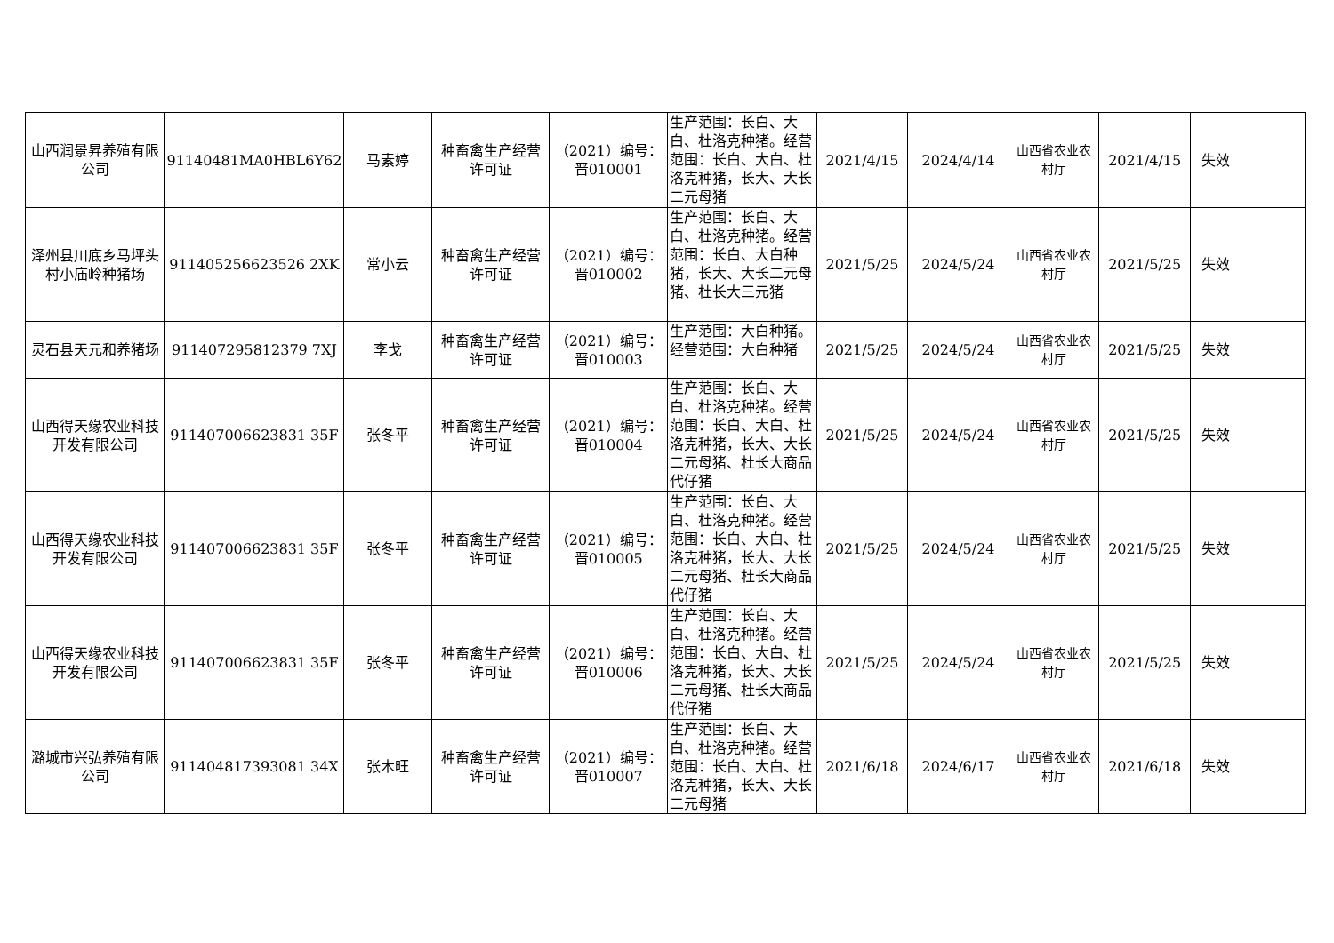| 山西润景昇养殖有限公司 | 91140481MA0HBL6Y62 | 马素婷 | 种畜禽生产经营许可证 | （2021）编号：晋010001 | 生产范围：长白、大白、杜洛克种猪。经营范围：长白、大白、杜洛克种猪，长大、大长二元母猪 | 2021/4/15 | 2024/4/14 | 山西省农业农村厅 | 2021/4/15 | 失效 | |
| 泽州县川底乡马坪头村小庙岭种猪场 | 911405256623526 2XK | 常小云 | 种畜禽生产经营许可证 | （2021）编号：晋010002 | 生产范围：长白、大白、杜洛克种猪。经营范围：长白、大白种猪，长大、大长二元母猪、杜长大三元猪 | 2021/5/25 | 2024/5/24 | 山西省农业农村厅 | 2021/5/25 | 失效 | |
| 灵石县天元和养猪场 | 911407295812379 7XJ | 李戈 | 种畜禽生产经营许可证 | （2021）编号：晋010003 | 生产范围：大白种猪。经营范围：大白种猪 | 2021/5/25 | 2024/5/24 | 山西省农业农村厅 | 2021/5/25 | 失效 | |
| 山西得天缘农业科技开发有限公司 | 911407006623831 35F | 张冬平 | 种畜禽生产经营许可证 | （2021）编号：晋010004 | 生产范围：长白、大白、杜洛克种猪。经营范围：长白、大白、杜洛克种猪，长大、大长二元母猪、杜长大商品代仔猪 | 2021/5/25 | 2024/5/24 | 山西省农业农村厅 | 2021/5/25 | 失效 | |
| 山西得天缘农业科技开发有限公司 | 911407006623831 35F | 张冬平 | 种畜禽生产经营许可证 | （2021）编号：晋010005 | 生产范围：长白、大白、杜洛克种猪。经营范围：长白、大白、杜洛克种猪，长大、大长二元母猪、杜长大商品代仔猪 | 2021/5/25 | 2024/5/24 | 山西省农业农村厅 | 2021/5/25 | 失效 | |
| 山西得天缘农业科技开发有限公司 | 911407006623831 35F | 张冬平 | 种畜禽生产经营许可证 | （2021）编号：晋010006 | 生产范围：长白、大白、杜洛克种猪。经营范围：长白、大白、杜洛克种猪，长大、大长二元母猪、杜长大商品代仔猪 | 2021/5/25 | 2024/5/24 | 山西省农业农村厅 | 2021/5/25 | 失效 | |
| 潞城市兴弘养殖有限公司 | 911404817393081 34X | 张木旺 | 种畜禽生产经营许可证 | （2021）编号：晋010007 | 生产范围：长白、大白、杜洛克种猪。经营范围：长白、大白、杜洛克种猪，长大、大长二元母猪 | 2021/6/18 | 2024/6/17 | 山西省农业农村厅 | 2021/6/18 | 失效 | |